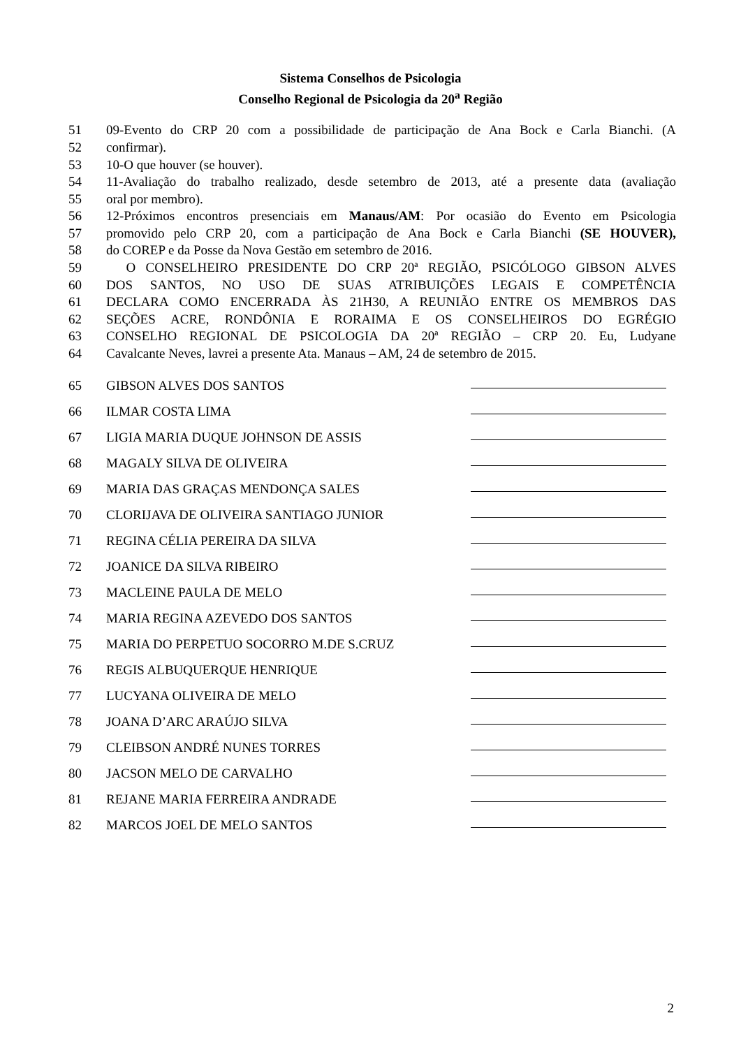Sistema Conselhos de Psicologia
Conselho Regional de Psicologia da 20<sup>a</sup> Região
51 09-Evento do CRP 20 com a possibilidade de participação de Ana Bock e Carla Bianchi. (A
52 confirmar).
53 10-O que houver (se houver).
54 11-Avaliação do trabalho realizado, desde setembro de 2013, até a presente data (avaliação
55 oral por membro).
56 12-Próximos encontros presenciais em Manaus/AM: Por ocasião do Evento em Psicologia
57 promovido pelo CRP 20, com a participação de Ana Bock e Carla Bianchi (SE HOUVER),
58 do COREP e da Posse da Nova Gestão em setembro de 2016.
59 O CONSELHEIRO PRESIDENTE DO CRP 20ª REGIÃO, PSICÓLOGO GIBSON ALVES
60 DOS SANTOS, NO USO DE SUAS ATRIBUIÇÕES LEGAIS E COMPETÊNCIA
61 DECLARA COMO ENCERRADA ÀS 21H30, A REUNIÃO ENTRE OS MEMBROS DAS
62 SEÇÕES ACRE, RONDÔNIA E RORAIMA E OS CONSELHEIROS DO EGRÉGIO
63 CONSELHO REGIONAL DE PSICOLOGIA DA 20ª REGIÃO – CRP 20. Eu, Ludyane
64 Cavalcante Neves, lavrei a presente Ata. Manaus – AM, 24 de setembro de 2015.
65 GIBSON ALVES DOS SANTOS
66 ILMAR COSTA LIMA
67 LIGIA MARIA DUQUE JOHNSON DE ASSIS
68 MAGALY SILVA DE OLIVEIRA
69 MARIA DAS GRAÇAS MENDONÇA SALES
70 CLORIJAVA DE OLIVEIRA SANTIAGO JUNIOR
71 REGINA CÉLIA PEREIRA DA SILVA
72 JOANICE DA SILVA RIBEIRO
73 MACLEINE PAULA DE MELO
74 MARIA REGINA AZEVEDO DOS SANTOS
75 MARIA DO PERPETUO SOCORRO M.DE S.CRUZ
76 REGIS ALBUQUERQUE HENRIQUE
77 LUCYANA OLIVEIRA DE MELO
78 JOANA D’ARC ARAÚJO SILVA
79 CLEIBSON ANDRÉ NUNES TORRES
80 JACSON MELO DE CARVALHO
81 REJANE MARIA FERREIRA ANDRADE
82 MARCOS JOEL DE MELO SANTOS
2